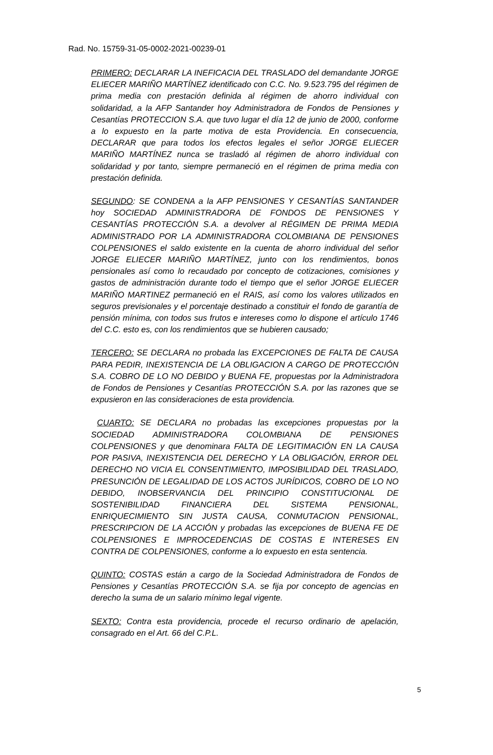Rad. No. 15759-31-05-0002-2021-00239-01
PRIMERO: DECLARAR LA INEFICACIA DEL TRASLADO del demandante JORGE ELIECER MARIÑO MARTÍNEZ identificado con C.C. No. 9.523.795 del régimen de prima media con prestación definida al régimen de ahorro individual con solidaridad, a la AFP Santander hoy Administradora de Fondos de Pensiones y Cesantías PROTECCION S.A. que tuvo lugar el día 12 de junio de 2000, conforme a lo expuesto en la parte motiva de esta Providencia. En consecuencia, DECLARAR que para todos los efectos legales el señor JORGE ELIECER MARIÑO MARTÍNEZ nunca se trasladó al régimen de ahorro individual con solidaridad y por tanto, siempre permaneció en el régimen de prima media con prestación definida.
SEGUNDO: SE CONDENA a la AFP PENSIONES Y CESANTÍAS SANTANDER hoy SOCIEDAD ADMINISTRADORA DE FONDOS DE PENSIONES Y CESANTÍAS PROTECCIÓN S.A. a devolver al RÉGIMEN DE PRIMA MEDIA ADMINISTRADO POR LA ADMINISTRADORA COLOMBIANA DE PENSIONES COLPENSIONES el saldo existente en la cuenta de ahorro individual del señor JORGE ELIECER MARIÑO MARTÍNEZ, junto con los rendimientos, bonos pensionales así como lo recaudado por concepto de cotizaciones, comisiones y gastos de administración durante todo el tiempo que el señor JORGE ELIECER MARIÑO MARTINEZ permaneció en el RAIS, así como los valores utilizados en seguros previsionales y el porcentaje destinado a constituir el fondo de garantía de pensión mínima, con todos sus frutos e intereses como lo dispone el artículo 1746 del C.C. esto es, con los rendimientos que se hubieren causado;
TERCERO: SE DECLARA no probada las EXCEPCIONES DE FALTA DE CAUSA PARA PEDIR, INEXISTENCIA DE LA OBLIGACION A CARGO DE PROTECCIÓN S.A. COBRO DE LO NO DEBIDO y BUENA FE, propuestas por la Administradora de Fondos de Pensiones y Cesantías PROTECCIÓN S.A. por las razones que se expusieron en las consideraciones de esta providencia.
CUARTO: SE DECLARA no probadas las excepciones propuestas por la SOCIEDAD ADMINISTRADORA COLOMBIANA DE PENSIONES COLPENSIONES y que denominara FALTA DE LEGITIMACIÓN EN LA CAUSA POR PASIVA, INEXISTENCIA DEL DERECHO Y LA OBLIGACIÓN, ERROR DEL DERECHO NO VICIA EL CONSENTIMIENTO, IMPOSIBILIDAD DEL TRASLADO, PRESUNCIÓN DE LEGALIDAD DE LOS ACTOS JURÍDICOS, COBRO DE LO NO DEBIDO, INOBSERVANCIA DEL PRINCIPIO CONSTITUCIONAL DE SOSTENIBILIDAD FINANCIERA DEL SISTEMA PENSIONAL, ENRIQUECIMIENTO SIN JUSTA CAUSA, CONMUTACION PENSIONAL, PRESCRIPCION DE LA ACCIÓN y probadas las excepciones de BUENA FE DE COLPENSIONES E IMPROCEDENCIAS DE COSTAS E INTERESES EN CONTRA DE COLPENSIONES, conforme a lo expuesto en esta sentencia.
QUINTO: COSTAS están a cargo de la Sociedad Administradora de Fondos de Pensiones y Cesantías PROTECCIÓN S.A. se fija por concepto de agencias en derecho la suma de un salario mínimo legal vigente.
SEXTO: Contra esta providencia, procede el recurso ordinario de apelación, consagrado en el Art. 66 del C.P.L.
5